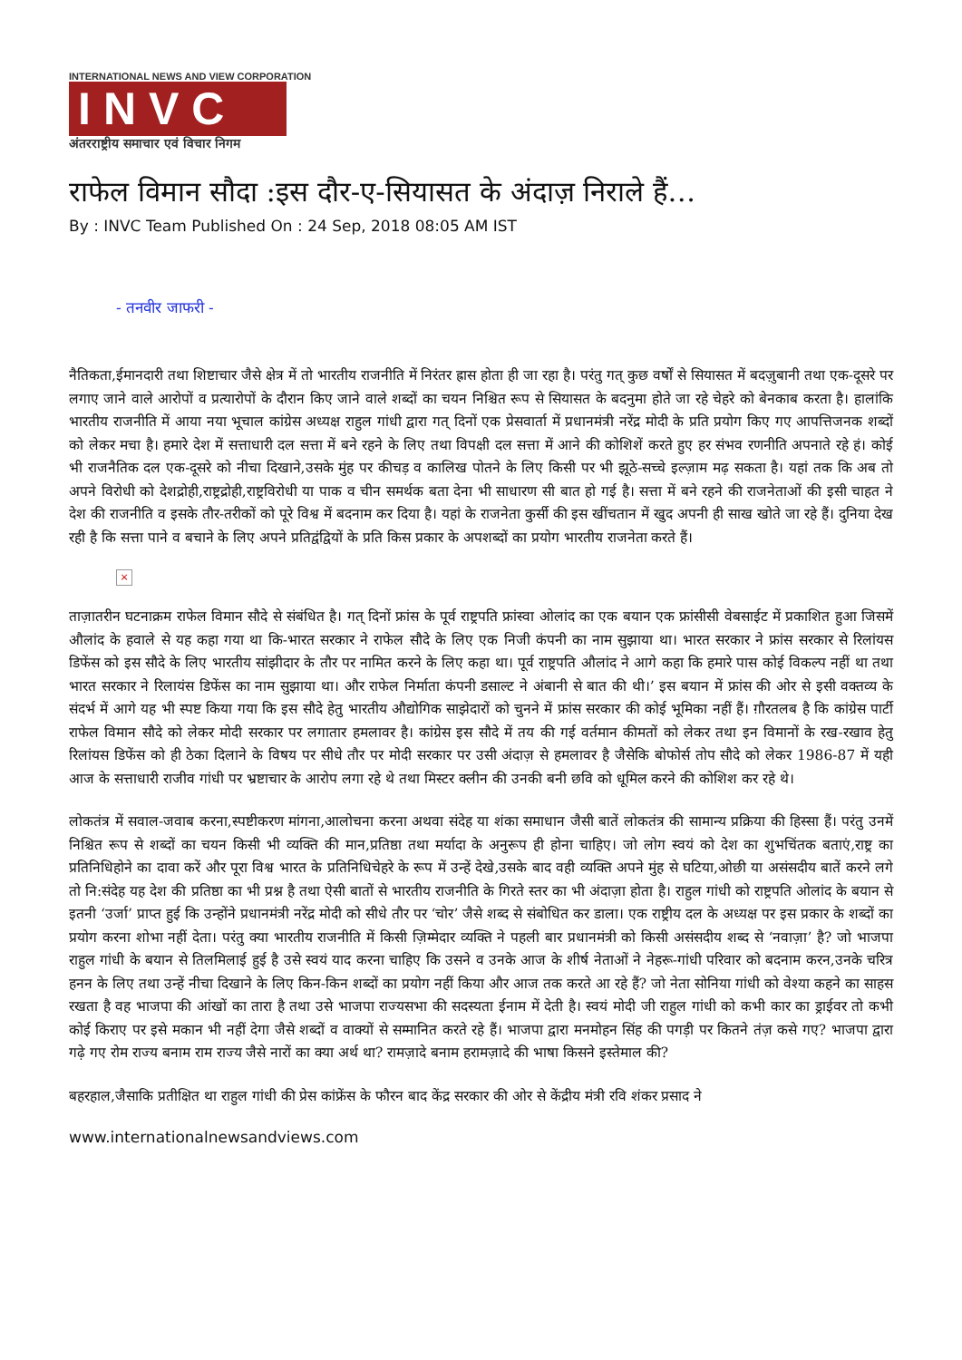INTERNATIONAL NEWS AND VIEW CORPORATION
INVC
अंतरराष्ट्रीय समाचार एवं विचार निगम
राफेल विमान सौदा :इस दौर-ए-सियासत के अंदाज़ निराले हैं…
By : INVC Team Published On : 24 Sep, 2018 08:05 AM IST
- तनवीर जाफरी -
नैतिकता,ईमानदारी तथा शिष्टाचार जैसे क्षेत्र में तो भारतीय राजनीति में निरंतर ह्रास होता ही जा रहा है। परंतु गत् कुछ वर्षों से सियासत में बदज़ुबानी तथा एक-दूसरे पर लगाए जाने वाले आरोपों व प्रत्यारोपों के दौरान किए जाने वाले शब्दों का चयन निश्चित रूप से सियासत के बदनुमा होते जा रहे चेहरे को बेनकाब करता है। हालांकि भारतीय राजनीति में आया नया भूचाल कांग्रेस अध्यक्ष राहुल गांधी द्वारा गत् दिनों एक प्रेसवार्ता में प्रधानमंत्री नरेंद्र मोदी के प्रति प्रयोग किए गए आपत्तिजनक शब्दों को लेकर मचा है। हमारे देश में सत्ताधारी दल सत्ता में बने रहने के लिए तथा विपक्षी दल सत्ता में आने की कोशिशें करते हुए हर संभव रणनीति अपनाते रहे हं। कोई भी राजनैतिक दल एक-दूसरे को नीचा दिखाने,उसके मुंह पर कीचड़ व कालिख पोतने के लिए किसी पर भी झूठे-सच्चे इल्ज़ाम मढ़ सकता है। यहां तक कि अब तो अपने विरोधी को देशद्रोही,राष्ट्रद्रोही,राष्ट्रविरोधी या पाक व चीन समर्थक बता देना भी साधारण सी बात हो गई है। सत्ता में बने रहने की राजनेताओं की इसी चाहत ने देश की राजनीति व इसके तौर-तरीकों को पूरे विश्व में बदनाम कर दिया है। यहां के राजनेता कुर्सी की इस खींचतान में खुद अपनी ही साख खोते जा रहे हैं। दुनिया देख रही है कि सत्ता पाने व बचाने के लिए अपने प्रतिद्वंद्वियों के प्रति किस प्रकार के अपशब्दों का प्रयोग भारतीय राजनेता करते हैं।
×
ताज़ातरीन घटनाक्रम राफेल विमान सौदे से संबंधित है। गत् दिनों फ्रांस के पूर्व राष्ट्रपति फ्रांस्वा ओलांद का एक बयान एक फ्रांसीसी वेबसाईट में प्रकाशित हुआ जिसमें औलांद के हवाले से यह कहा गया था कि-भारत सरकार ने राफेल सौदे के लिए एक निजी कंपनी का नाम सुझाया था। भारत सरकार ने फ्रांस सरकार से रिलांयस डिफेंस को इस सौदे के लिए भारतीय सांझीदार के तौर पर नामित करने के लिए कहा था। पूर्व राष्ट्रपति औलांद ने आगे कहा कि हमारे पास कोई विकल्प नहीं था तथा भारत सरकार ने रिलायंस डिफेंस का नाम सुझाया था। और राफेल निर्माता कंपनी डसाल्ट ने अंबानी से बात की थी।’ इस बयान में फ्रांस की ओर से इसी वक्तव्य के संदर्भ में आगे यह भी स्पष्ट किया गया कि इस सौदे हेतु भारतीय औद्योगिक साझेदारों को चुनने में फ्रांस सरकार की कोई भूमिका नहीं हैं। ग़ौरतलब है कि कांग्रेस पार्टी राफेल विमान सौदे को लेकर मोदी सरकार पर लगातार हमलावर है। कांग्रेस इस सौदे में तय की गई वर्तमान कीमतों को लेकर तथा इन विमानों के रख-रखाव हेतु रिलांयस डिफेंस को ही ठेका दिलाने के विषय पर सीधे तौर पर मोदी सरकार पर उसी अंदाज़ से हमलावर है जैसेकि बोफोर्स तोप सौदे को लेकर 1986-87 में यही आज के सत्ताधारी राजीव गांधी पर भ्रष्टाचार के आरोप लगा रहे थे तथा मिस्टर क्लीन की उनकी बनी छवि को धूमिल करने की कोशिश कर रहे थे।
लोकतंत्र में सवाल-जवाब करना,स्पष्टीकरण मांगना,आलोचना करना अथवा संदेह या शंका समाधान जैसी बातें लोकतंत्र की सामान्य प्रक्रिया की हिस्सा हैं। परंतु उनमें निश्चित रूप से शब्दों का चयन किसी भी व्यक्ति की मान,प्रतिष्ठा तथा मर्यादा के अनुरूप ही होना चाहिए। जो लोग स्वयं को देश का शुभचिंतक बताएं,राष्ट्र का प्रतिनिधिहोने का दावा करें और पूरा विश्व भारत के प्रतिनिधिचेहरे के रूप में उन्हें देखे,उसके बाद वही व्यक्ति अपने मुंह से घटिया,ओछी या असंसदीय बातें करने लगे तो नि:संदेह यह देश की प्रतिष्ठा का भी प्रश्न है तथा ऐसी बातों से भारतीय राजनीति के गिरते स्तर का भी अंदाज़ा होता है। राहुल गांधी को राष्ट्रपति ओलांद के बयान से इतनी ‘उर्जा’ प्राप्त हुई कि उन्होंने प्रधानमंत्री नरेंद्र मोदी को सीधे तौर पर ‘चोर’ जैसे शब्द से संबोधित कर डाला। एक राष्ट्रीय दल के अध्यक्ष पर इस प्रकार के शब्दों का प्रयोग करना शोभा नहीं देता। परंतु क्या भारतीय राजनीति में किसी ज़िम्मेदार व्यक्ति ने पहली बार प्रधानमंत्री को किसी असंसदीय शब्द से ‘नवाज़ा’ है? जो भाजपा राहुल गांधी के बयान से तिलमिलाई हुई है उसे स्वयं याद करना चाहिए कि उसने व उनके आज के शीर्ष नेताओं ने नेहरू-गांधी परिवार को बदनाम करन,उनके चरित्र हनन के लिए तथा उन्हें नीचा दिखाने के लिए किन-किन शब्दों का प्रयोग नहीं किया और आज तक करते आ रहे हैं? जो नेता सोनिया गांधी को वेश्या कहने का साहस रखता है वह भाजपा की आंखों का तारा है तथा उसे भाजपा राज्यसभा की सदस्यता ईनाम में देती है। स्वयं मोदी जी राहुल गांधी को कभी कार का ड्राईवर तो कभी कोई किराए पर इसे मकान भी नहीं देगा जैसे शब्दों व वाक्यों से सम्मानित करते रहे हैं। भाजपा द्वारा मनमोहन सिंह की पगड़ी पर कितने तंज़ कसे गए? भाजपा द्वारा गढ़े गए रोम राज्य बनाम राम राज्य जैसे नारों का क्या अर्थ था? रामज़ादे बनाम हरामज़ादे की भाषा किसने इस्तेमाल की?
बहरहाल,जैसाकि प्रतीक्षित था राहुल गांधी की प्रेस कांफ्रेंस के फौरन बाद केंद्र सरकार की ओर से केंद्रीय मंत्री रवि शंकर प्रसाद ने
www.internationalnewsandviews.com